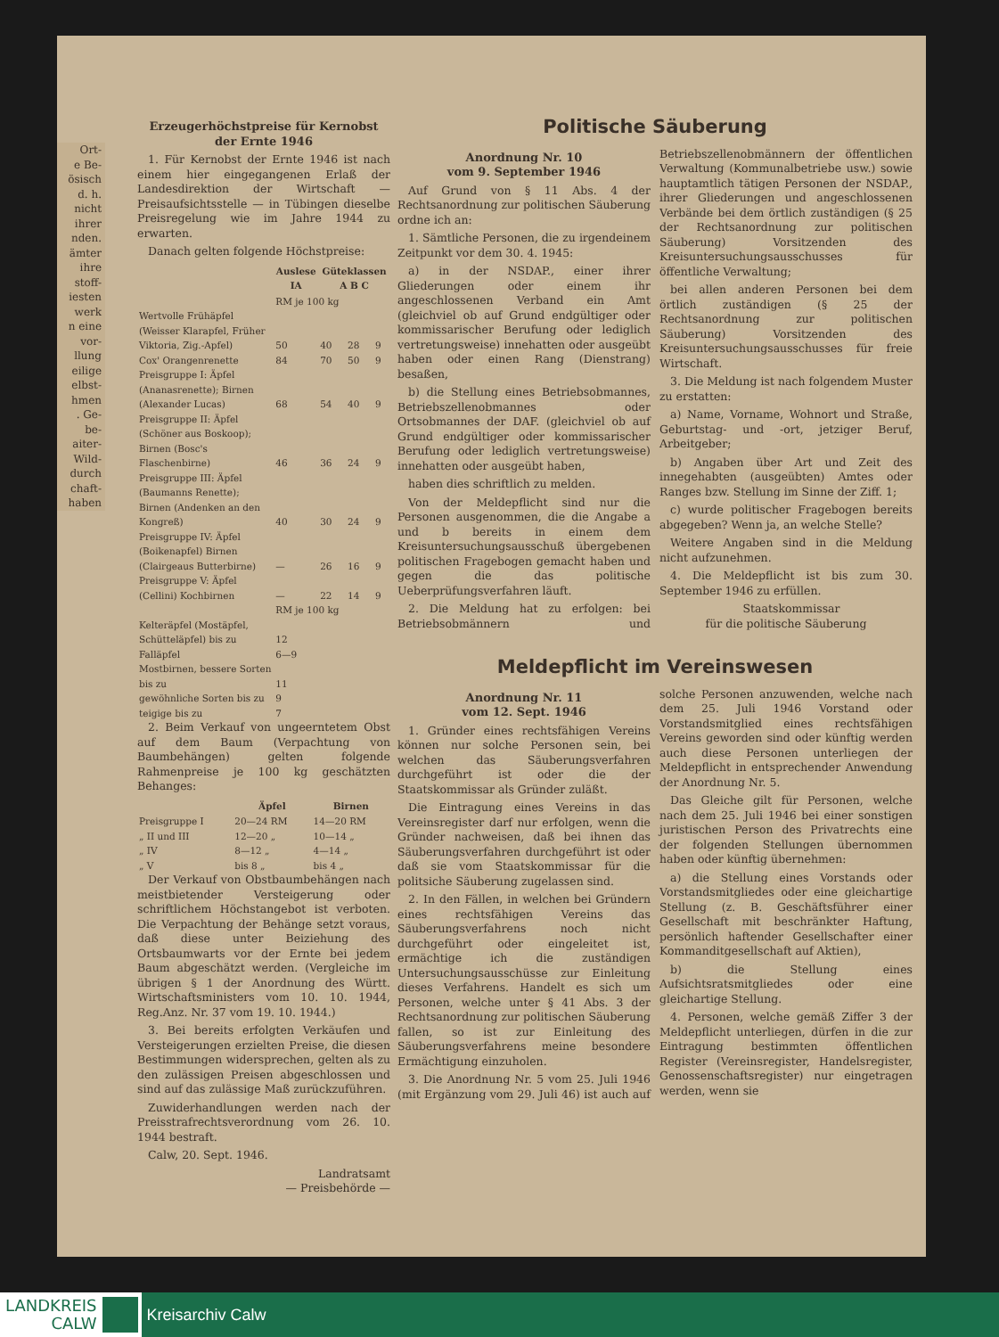Ort-
e Be-
ösisch
d. h.
nicht
ihrer
nden.
ämter
ihre
stoff-
iesten
werk
n eine
vor-
llung
eilige
elbst-
hmen
. Ge-
be-
aiter-
Wild-
durch
chaft-
haben
Erzeugerhöchstpreise für Kernobst der Ernte 1946
1. Für Kernobst der Ernte 1946 ist nach einem hier eingegangenen Erlaß der Landesdirektion der Wirtschaft — Preisaufsichtsstelle — in Tübingen dieselbe Preisregelung wie im Jahre 1944 zu erwarten.
Danach gelten folgende Höchstpreise:
| | Auslese IA | Güteklassen A B C | | |
| --- | --- | --- | --- | --- |
| | RM je 100 kg | | | |
| Wertvolle Frühäpfel (Weisser Klarapfel, Früher Viktoria, Zig.-Apfel) | 50 | 40 | 28 | 9 |
| Cox' Orangenrenette | 84 | 70 | 50 | 9 |
| Preisgruppe I: Äpfel (Ananasrenette); Birnen (Alexander Lucas) | 68 | 54 | 40 | 9 |
| Preisgruppe II: Äpfel (Schöner aus Boskoop); Birnen (Bosc's Flaschenbirne) | 46 | 36 | 24 | 9 |
| Preisgruppe III: Äpfel (Baumanns Renette); Birnen (Andenken an den Kongreß) | 40 | 30 | 24 | 9 |
| Preisgruppe IV: Äpfel (Boikenapfel) Birnen (Clairgeaus Butterbirne) | — | 26 | 16 | 9 |
| Preisgruppe V: Äpfel (Cellini) Kochbirnen | — | 22 | 14 | 9 |
| | RM je 100 kg | | | |
| Kelteräpfel (Mostäpfel, Schütteläpfel) bis zu | 12 | | | |
| Falläpfel | 6—9 | | | |
| Mostbirnen, bessere Sorten bis zu | 11 | | | |
| gewöhnliche Sorten bis zu | 9 | | | |
| teigige bis zu | 7 | | | |
2. Beim Verkauf von ungeerntetem Obst auf dem Baum (Verpachtung von Baumbehängen) gelten folgende Rahmenpreise je 100 kg geschätzten Behanges:
| | Äpfel | Birnen |
| --- | --- | --- |
| Preisgruppe I | 20—24 RM | 14—20 RM |
| „ II und III | 12—20 „ | 10—14 „ |
| „ IV | 8—12 „ | 4—14 „ |
| „ V | bis 8 „ | bis 4 „ |
Der Verkauf von Obstbaumbehängen nach meistbietender Versteigerung oder schriftlichem Höchstangebot ist verboten. Die Verpachtung der Behänge setzt voraus, daß diese unter Beiziehung des Ortsbaumwarts vor der Ernte bei jedem Baum abgeschätzt werden. (Vergleiche im übrigen § 1 der Anordnung des Württ. Wirtschaftsministers vom 10. 10. 1944, Reg.Anz. Nr. 37 vom 19. 10. 1944.)
3. Bei bereits erfolgten Verkäufen und Versteigerungen erzielten Preise, die diesen Bestimmungen widersprechen, gelten als zu den zulässigen Preisen abgeschlossen und sind auf das zulässige Maß zurückzuführen.
Zuwiderhandlungen werden nach der Preisstrafrechtsverordnung vom 26. 10. 1944 bestraft.
Calw, 20. Sept. 1946.
Landratsamt
— Preisbehörde —
Politische Säuberung
Anordnung Nr. 10
vom 9. September 1946
Auf Grund von § 11 Abs. 4 der Rechtsanordnung zur politischen Säuberung ordne ich an:
1. Sämtliche Personen, die zu irgendeinem Zeitpunkt vor dem 30. 4. 1945:
a) in der NSDAP., einer ihrer Gliederungen oder einem ihr angeschlossenen Verband ein Amt (gleichviel ob auf Grund endgültiger oder kommissarischer Berufung oder lediglich vertretungsweise) innehatten oder ausgeübt haben oder einen Rang (Dienstrang) besaßen,
b) die Stellung eines Betriebsobmannes, Betriebszellenobmannes oder Ortsobmannes der DAF. (gleichviel ob auf Grund endgültiger oder kommissarischer Berufung oder lediglich vertretungsweise) innehatten oder ausgeübt haben,
haben dies schriftlich zu melden.
Von der Meldepflicht sind nur die Personen ausgenommen, die die Angabe a und b bereits in einem dem Kreisuntersuchungsausschuß übergebenen politischen Fragebogen gemacht haben und gegen die das politische Ueberprüfungsverfahren läuft.
2. Die Meldung hat zu erfolgen: bei Betriebsobmännern und Betriebszellenobmännern der öffentlichen Verwaltung (Kommunalbetriebe usw.) sowie hauptamtlich tätigen Personen der NSDAP., ihrer Gliederungen und angeschlossenen Verbände bei dem örtlich zuständigen (§ 25 der Rechtsanordnung zur politischen Säuberung) Vorsitzenden des Kreisuntersuchungsausschusses für öffentliche Verwaltung;
bei allen anderen Personen bei dem örtlich zuständigen (§ 25 der Rechtsanordnung zur politischen Säuberung) Vorsitzenden des Kreisuntersuchungsausschusses für freie Wirtschaft.
3. Die Meldung ist nach folgendem Muster zu erstatten:
a) Name, Vorname, Wohnort und Straße, Geburtstag- und -ort, jetziger Beruf, Arbeitgeber;
b) Angaben über Art und Zeit des innegehabten (ausgeübten) Amtes oder Ranges bzw. Stellung im Sinne der Ziff. 1;
c) wurde politischer Fragebogen bereits abgegeben? Wenn ja, an welche Stelle?
Weitere Angaben sind in die Meldung nicht aufzunehmen.
4. Die Meldepflicht ist bis zum 30. September 1946 zu erfüllen.
Staatskommissar
für die politische Säuberung
Meldepflicht im Vereinswesen
Anordnung Nr. 11
vom 12. Sept. 1946
1. Gründer eines rechtsfähigen Vereins können nur solche Personen sein, bei welchen das Säuberungsverfahren durchgeführt ist oder die der Staatskommissar als Gründer zuläßt.
Die Eintragung eines Vereins in das Vereinsregister darf nur erfolgen, wenn die Gründer nachweisen, daß bei ihnen das Säuberungsverfahren durchgeführt ist oder daß sie vom Staatskommissar für die politsiche Säuberung zugelassen sind.
2. In den Fällen, in welchen bei Gründern eines rechtsfähigen Vereins das Säuberungsverfahrens noch nicht durchgeführt oder eingeleitet ist, ermächtige ich die zuständigen Untersuchungsausschüsse zur Einleitung dieses Verfahrens. Handelt es sich um Personen, welche unter § 41 Abs. 3 der Rechtsanordnung zur politischen Säuberung fallen, so ist zur Einleitung des Säuberungsverfahrens meine besondere Ermächtigung einzuholen.
3. Die Anordnung Nr. 5 vom 25. Juli 1946 (mit Ergänzung vom 29. Juli 46) ist auch auf solche Personen anzuwenden, welche nach dem 25. Juli 1946 Vorstand oder Vorstandsmitglied eines rechtsfähigen Vereins geworden sind oder künftig werden auch diese Personen unterliegen der Meldepflicht in entsprechender Anwendung der Anordnung Nr. 5.
Das Gleiche gilt für Personen, welche nach dem 25. Juli 1946 bei einer sonstigen juristischen Person des Privatrechts eine der folgenden Stellungen übernommen haben oder künftig übernehmen:
a) die Stellung eines Vorstands oder Vorstandsmitgliedes oder eine gleichartige Stellung (z. B. Geschäftsführer einer Gesellschaft mit beschränkter Haftung, persönlich haftender Gesellschafter einer Kommanditgesellschaft auf Aktien),
b) die Stellung eines Aufsichtsratsmitgliedes oder eine gleichartige Stellung.
4. Personen, welche gemäß Ziffer 3 der Meldepflicht unterliegen, dürfen in die zur Eintragung bestimmten öffentlichen Register (Vereinsregister, Handelsregister, Genossenschaftsregister) nur eingetragen werden, wenn sie
LANDKREIS
CALW
Kreisarchiv Calw